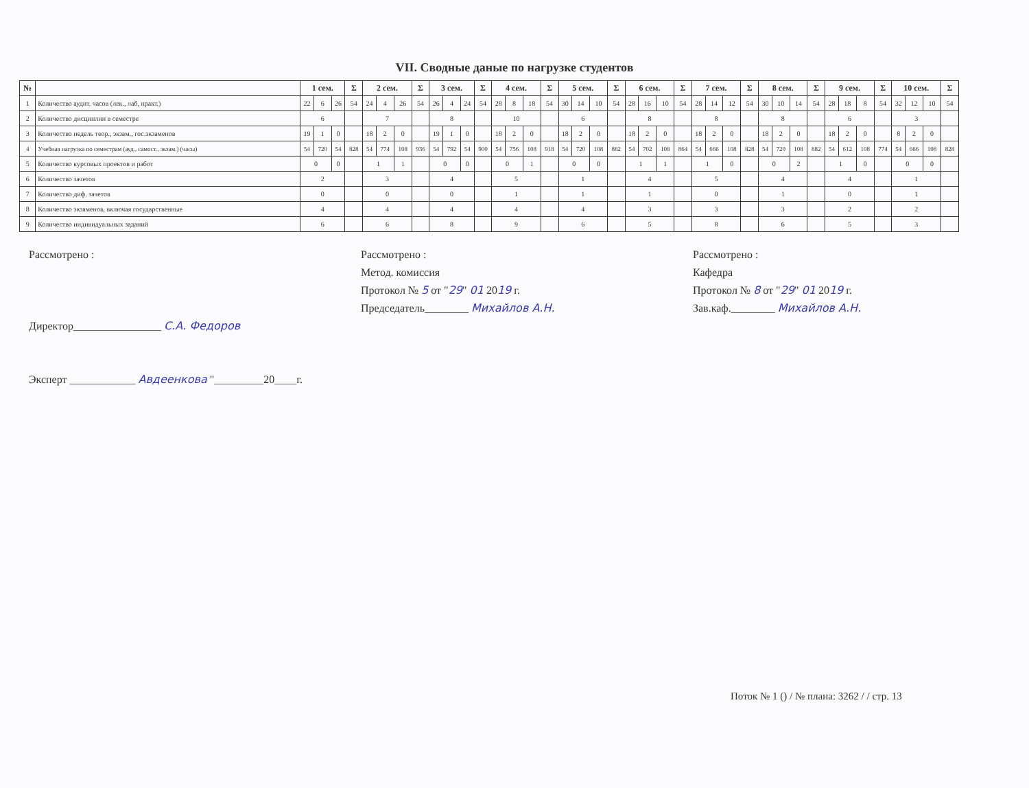VII. Сводные даные по нагрузке студентов
| № | | 1 сем. | | | Σ | 2 сем. | | | Σ | 3 сем. | | | Σ | 4 сем. | | | Σ | 5 сем. | | | Σ | 6 сем. | | | Σ | 7 сем. | | | Σ | 8 сем. | | | Σ | 9 сем. | | | Σ | 10 сем. | | | Σ |
| --- | --- | --- | --- | --- | --- | --- | --- | --- | --- | --- | --- | --- | --- | --- | --- | --- | --- | --- | --- | --- | --- | --- | --- | --- | --- | --- | --- | --- | --- | --- | --- | --- | --- | --- | --- | --- | --- | --- | --- | --- | --- |
| 1 | Количество аудит. часов (лек., лаб, практ.) | 22 | 6 | 26 | 54 | 24 | 4 | 26 | 54 | 26 | 4 | 24 | 54 | 28 | 8 | 18 | 54 | 30 | 14 | 10 | 54 | 28 | 16 | 10 | 54 | 28 | 14 | 12 | 54 | 30 | 10 | 14 | 54 | 28 | 18 | 8 | 54 | 32 | 12 | 10 | 54 |
| 2 | Количество дисциплин в семестре | 6 | | | | 7 | | | | 8 | | | | 10 | | | | 6 | | | | 8 | | | | 8 | | | | 8 | | | | 6 | | | | 3 | | | |
| 3 | Количество недель теор., экзам., гос.экзаменов | 19 | 1 | 0 | | 18 | 2 | 0 | | 19 | 1 | 0 | | 18 | 2 | 0 | | 18 | 2 | 0 | | 18 | 2 | 0 | | 18 | 2 | 0 | | 18 | 2 | 0 | | 18 | 2 | 0 | | 8 | 2 | 0 | |
| 4 | Учебная нагрузка по семестрам (ауд., самост., экзам.) (часы) | 54 | 720 | 54 | 828 | 54 | 774 | 108 | 936 | 54 | 792 | 54 | 900 | 54 | 756 | 108 | 918 | 54 | 720 | 108 | 882 | 54 | 702 | 108 | 864 | 54 | 666 | 108 | 828 | 54 | 720 | 108 | 882 | 54 | 612 | 108 | 774 | 54 | 666 | 108 | 828 |
| 5 | Количество курсовых проектов и работ | 0 | | 0 | | 1 | | 1 | | 0 | | 0 | | 0 | | 1 | | 0 | | 0 | | 1 | | 1 | | 1 | | 0 | | 0 | | 2 | | 1 | | 0 | | 0 | | 0 | |
| 6 | Количество зачетов | 2 | | | | 3 | | | | 4 | | | | 5 | | | | 1 | | | | 4 | | | | 5 | | | | 4 | | | | 4 | | | | 1 | | | |
| 7 | Количество диф. зачетов | 0 | | | | 0 | | | | 0 | | | | 1 | | | | 1 | | | | 1 | | | | 0 | | | | 1 | | | | 0 | | | | 1 | | | |
| 8 | Количество экзаменов, включая государственные | 4 | | | | 4 | | | | 4 | | | | 4 | | | | 4 | | | | 3 | | | | 3 | | | | 3 | | | | 2 | | | | 2 | | | |
| 9 | Количество индивидуальных заданий | 6 | | | | 6 | | | | 8 | | | | 9 | | | | 6 | | | | 5 | | | | 8 | | | | 6 | | | | 5 | | | | 3 | | | |
Рассмотрено :
Директор________________ С.А. Федоров
Эксперт ____________ Авдеенкова "_________20____г.
Рассмотрено :
Метод. комиссия
Протокол № 5 от "29" 01 2019 г.
Председатель________ Михайлов А.Н.
Рассмотрено :
Кафедра
Протокол № 8 от "29" 01 2019 г.
Зав.каф.________ Михайлов А.Н.
Поток № 1 () / № плана: 3262 / / стр. 13